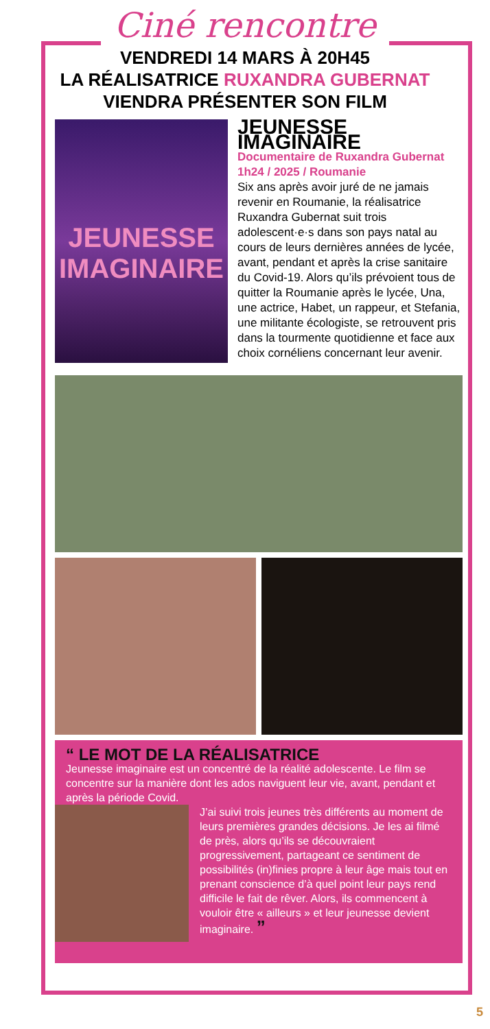Ciné rencontre
VENDREDI 14 MARS À 20H45
LA RÉALISATRICE RUXANDRA GUBERNAT
VIENDRA PRÉSENTER SON FILM
JEUNESSE
IMAGINAIRE
JEUNESSE IMAGINAIRE
Documentaire de Ruxandra Gubernat
1h24 / 2025 / Roumanie
Six ans après avoir juré de ne jamais revenir en Roumanie, la réalisatrice Ruxandra Gubernat suit trois adolescent·e·s dans son pays natal au cours de leurs dernières années de lycée, avant, pendant et après la crise sanitaire du Covid-19. Alors qu’ils prévoient tous de quitter la Roumanie après le lycée, Una, une actrice, Habet, un rappeur, et Stefania, une militante écologiste, se retrouvent pris dans la tourmente quotidienne et face aux choix cornéliens concernant leur avenir.
“ LE MOT DE LA RÉALISATRICE
Jeunesse imaginaire est un concentré de la réalité adolescente. Le film se concentre sur la manière dont les ados naviguent leur vie, avant, pendant et après la période Covid.
J’ai suivi trois jeunes très différents au moment de leurs premières grandes décisions. Je les ai filmé de près, alors qu’ils se découvraient progressivement, partageant ce sentiment de possibilités (in)finies propre à leur âge mais tout en prenant conscience d’à quel point leur pays rend difficile le fait de rêver. Alors, ils commencent à vouloir être « ailleurs » et leur jeunesse devient imaginaire. ”
5